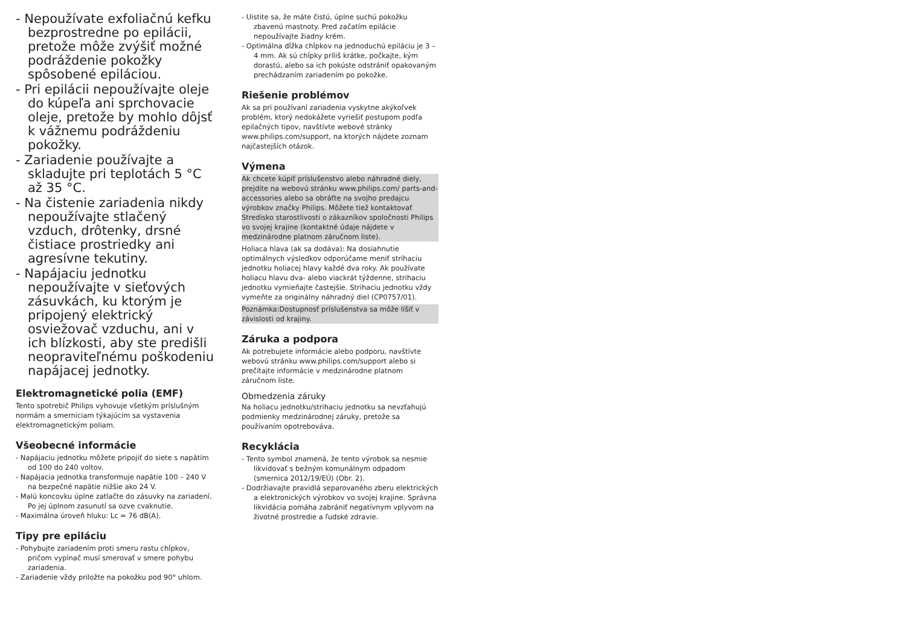- Nepoužívate exfoliačnú kefku bezprostredne po epilácii, pretože môže zvýšiť možné podráždenie pokožky spôsobené epiláciou.
- Pri epilácii nepoužívajte oleje do kúpeľa ani sprchovacie oleje, pretože by mohlo dôjsť k vážnemu podráždeniu pokožky.
- Zariadenie používajte a skladujte pri teplotách 5 °C až 35 °C.
- Na čistenie zariadenia nikdy nepoužívajte stlačený vzduch, drôtenky, drsné čistiace prostriedky ani agresívne tekutiny.
- Napájaciu jednotku nepoužívajte v sieťových zásuvkách, ku ktorým je pripojený elektrický osviežovač vzduchu, ani v ich blízkosti, aby ste predišli neopraviteľnému poškodeniu napájacej jednotky.
Elektromagnetické polia (EMF)
Tento spotrebič Philips vyhovuje všetkým príslušným normám a smerniciam týkajúcim sa vystavenia elektromagnetickým poliam.
Všeobecné informácie
- Napájaciu jednotku môžete pripojiť do siete s napätím od 100 do 240 voltov.
- Napájacia jednotka transformuje napätie 100 – 240 V na bezpečné napätie nižšie ako 24 V.
- Malú koncovku úplne zatlačte do zásuvky na zariadení. Po jej úplnom zasunutí sa ozve cvaknutie.
- Maximálna úroveň hluku: Lc = 76 dB(A).
Tipy pre epiláciu
- Pohybujte zariadením proti smeru rastu chĺpkov, pričom vypínač musí smerovať v smere pohybu zariadenia.
- Zariadenie vždy priložte na pokožku pod 90° uhlom.
- Uistite sa, že máte čistú, úplne suchú pokožku zbavenú mastnoty. Pred začatím epilácie nepoužívajte žiadny krém.
- Optimálna dĺžka chĺpkov na jednoduchú epiláciu je 3 – 4 mm. Ak sú chĺpky príliš krátke, počkajte, kým dorastú, alebo sa ich pokúste odstrániť opakovaným prechádzaním zariadením po pokožke.
Riešenie problémov
Ak sa pri používaní zariadenia vyskytne akýkoľvek problém, ktorý nedokážete vyriešiť postupom podľa epilačných tipov, navštívte webové stránky www.philips.com/support, na ktorých nájdete zoznam najčastejších otázok.
Výmena
Ak chcete kúpiť príslušenstvo alebo náhradné diely, prejdite na webovú stránku www.philips.com/ parts-and-accessories alebo sa obráťte na svojho predajcu výrobkov značky Philips. Môžete tiež kontaktovať Stredisko starostlivosti o zákazníkov spoločnosti Philips vo svojej krajine (kontaktné údaje nájdete v medzinárodne platnom záručnom liste).
Holiaca hlava (ak sa dodáva): Na dosiahnutie optimálnych výsledkov odporúčame meniť strihaciu jednotku holiacej hlavy každé dva roky. Ak používate holiacu hlavu dva- alebo viackrát týždenne, strihaciu jednotku vymieňajte častejšie. Strihaciu jednotku vždy vymeňte za originálny náhradný diel (CP0757/01).
Poznámka:Dostupnosť príslušenstva sa môže líšiť v závislosti od krajiny.
Záruka a podpora
Ak potrebujete informácie alebo podporu, navštívte webovú stránku www.philips.com/support alebo si prečítajte informácie v medzinárodne platnom záručnom liste.
Obmedzenia záruky
Na holiacu jednotku/strihaciu jednotku sa nevzťahujú podmienky medzinárodnej záruky, pretože sa používaním opotrebováva.
Recyklácia
- Tento symbol znamená, že tento výrobok sa nesmie likvidovať s bežným komunálnym odpadom (smernica 2012/19/EÚ) (Obr. 2).
- Dodržiavajte pravidlá separovaného zberu elektrických a elektronických výrobkov vo svojej krajine. Správna likvidácia pomáha zabrániť negatívnym vplyvom na životné prostredie a ľudské zdravie.